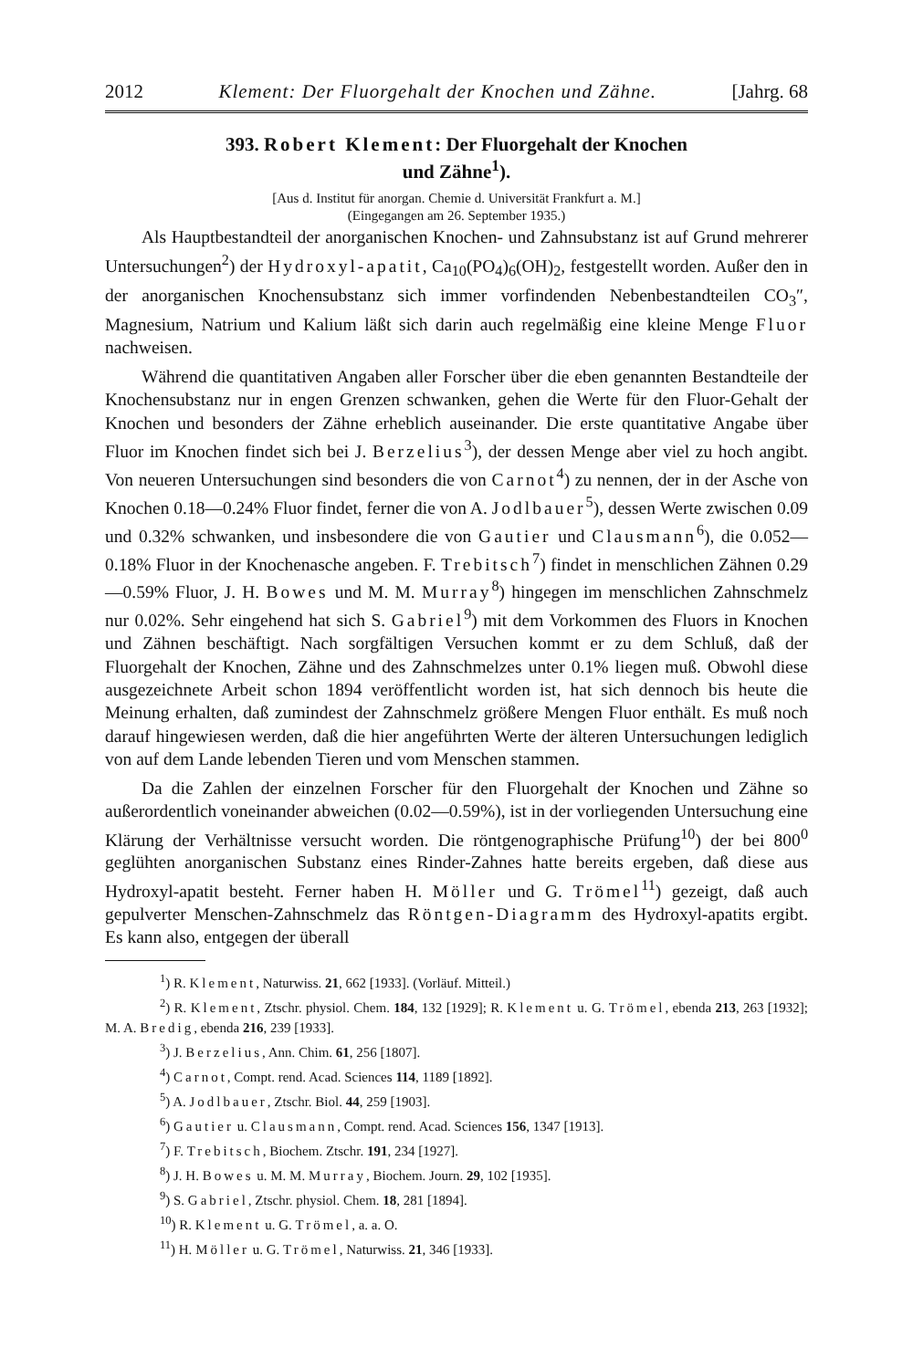2012 Klement: Der Fluorgehalt der Knochen und Zähne. [Jahrg. 68
393. Robert Klement: Der Fluorgehalt der Knochen
und Zähne<sup>1</sup>).
[Aus d. Institut für anorgan. Chemie d. Universität Frankfurt a. M.]
(Eingegangen am 26. September 1935.)
Als Hauptbestandteil der anorganischen Knochen- und Zahnsubstanz ist auf Grund mehrerer Untersuchungen<sup>2</sup>) der Hydroxyl-apatit, Ca<sub>10</sub>(PO<sub>4</sub>)<sub>6</sub>(OH)<sub>2</sub>, festgestellt worden. Außer den in der anorganischen Knochensubstanz sich immer vorfindenden Nebenbestandteilen CO<sub>3</sub>″, Magnesium, Natrium und Kalium läßt sich darin auch regelmäßig eine kleine Menge Fluor nachweisen.
Während die quantitativen Angaben aller Forscher über die eben genannten Bestandteile der Knochensubstanz nur in engen Grenzen schwanken, gehen die Werte für den Fluor-Gehalt der Knochen und besonders der Zähne erheblich auseinander. Die erste quantitative Angabe über Fluor im Knochen findet sich bei J. Berzelius<sup>3</sup>), der dessen Menge aber viel zu hoch angibt. Von neueren Untersuchungen sind besonders die von Carnot<sup>4</sup>) zu nennen, der in der Asche von Knochen 0.18—0.24% Fluor findet, ferner die von A. Jodlbauer<sup>5</sup>), dessen Werte zwischen 0.09 und 0.32% schwanken, und insbesondere die von Gautier und Clausmann<sup>6</sup>), die 0.052—0.18% Fluor in der Knochenasche angeben. F. Trebitsch<sup>7</sup>) findet in menschlichen Zähnen 0.29—0.59% Fluor, J. H. Bowes und M. M. Murray<sup>8</sup>) hingegen im menschlichen Zahnschmelz nur 0.02%. Sehr eingehend hat sich S. Gabriel<sup>9</sup>) mit dem Vorkommen des Fluors in Knochen und Zähnen beschäftigt. Nach sorgfältigen Versuchen kommt er zu dem Schluß, daß der Fluorgehalt der Knochen, Zähne und des Zahnschmelzes unter 0.1% liegen muß. Obwohl diese ausgezeichnete Arbeit schon 1894 veröffentlicht worden ist, hat sich dennoch bis heute die Meinung erhalten, daß zumindest der Zahnschmelz größere Mengen Fluor enthält. Es muß noch darauf hingewiesen werden, daß die hier angeführten Werte der älteren Untersuchungen lediglich von auf dem Lande lebenden Tieren und vom Menschen stammen.
Da die Zahlen der einzelnen Forscher für den Fluorgehalt der Knochen und Zähne so außerordentlich voneinander abweichen (0.02—0.59%), ist in der vorliegenden Untersuchung eine Klärung der Verhältnisse versucht worden. Die röntgenographische Prüfung<sup>10</sup>) der bei 800<sup>0</sup> geglühten anorganischen Substanz eines Rinder-Zahnes hatte bereits ergeben, daß diese aus Hydroxyl-apatit besteht. Ferner haben H. Möller und G. Trömel<sup>11</sup>) gezeigt, daß auch gepulverter Menschen-Zahnschmelz das Röntgen-Diagramm des Hydroxyl-apatits ergibt. Es kann also, entgegen der überall
<sup>1</sup>) R. Klement, Naturwiss. 21, 662 [1933]. (Vorläuf. Mitteil.)
<sup>2</sup>) R. Klement, Ztschr. physiol. Chem. 184, 132 [1929]; R. Klement u. G. Trömel, ebenda 213, 263 [1932]; M. A. Bredig, ebenda 216, 239 [1933].
<sup>3</sup>) J. Berzelius, Ann. Chim. 61, 256 [1807].
<sup>4</sup>) Carnot, Compt. rend. Acad. Sciences 114, 1189 [1892].
<sup>5</sup>) A. Jodlbauer, Ztschr. Biol. 44, 259 [1903].
<sup>6</sup>) Gautier u. Clausmann, Compt. rend. Acad. Sciences 156, 1347 [1913].
<sup>7</sup>) F. Trebitsch, Biochem. Ztschr. 191, 234 [1927].
<sup>8</sup>) J. H. Bowes u. M. M. Murray, Biochem. Journ. 29, 102 [1935].
<sup>9</sup>) S. Gabriel, Ztschr. physiol. Chem. 18, 281 [1894].
<sup>10</sup>) R. Klement u. G. Trömel, a. a. O.
<sup>11</sup>) H. Möller u. G. Trömel, Naturwiss. 21, 346 [1933].